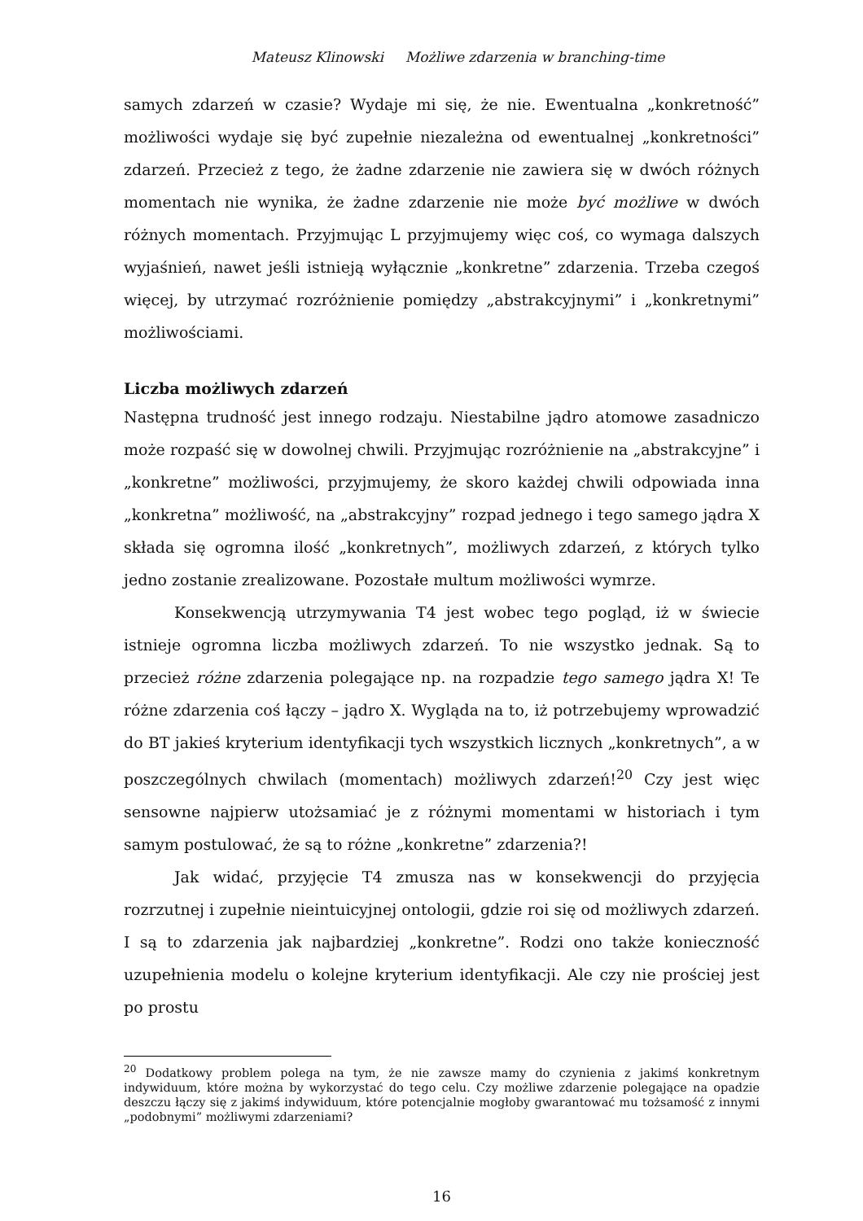Mateusz Klinowski Możliwe zdarzenia w branching-time
samych zdarzeń w czasie? Wydaje mi się, że nie. Ewentualna „konkretność” możliwości wydaje się być zupełnie niezależna od ewentualnej „konkretności” zdarzeń. Przecież z tego, że żadne zdarzenie nie zawiera się w dwóch różnych momentach nie wynika, że żadne zdarzenie nie może być możliwe w dwóch różnych momentach. Przyjmując L przyjmujemy więc coś, co wymaga dalszych wyjaśnień, nawet jeśli istnieją wyłącznie „konkretne” zdarzenia. Trzeba czegoś więcej, by utrzymać rozróżnienie pomiędzy „abstrakcyjnymi” i „konkretnymi” możliwościami.
Liczba możliwych zdarzeń
Następna trudność jest innego rodzaju. Niestabilne jądro atomowe zasadniczo może rozpaść się w dowolnej chwili. Przyjmując rozróżnienie na „abstrakcyjne” i „konkretne” możliwości, przyjmujemy, że skoro każdej chwili odpowiada inna „konkretna” możliwość, na „abstrakcyjny” rozpad jednego i tego samego jądra X składa się ogromna ilość „konkretnych”, możliwych zdarzeń, z których tylko jedno zostanie zrealizowane. Pozostałe multum możliwości wymrze.
Konsekwencją utrzymywania T4 jest wobec tego pogląd, iż w świecie istnieje ogromna liczba możliwych zdarzeń. To nie wszystko jednak. Są to przecież różne zdarzenia polegające np. na rozpadzie tego samego jądra X! Te różne zdarzenia coś łączy – jądro X. Wygląda na to, iż potrzebujemy wprowadzić do BT jakieś kryterium identyfikacji tych wszystkich licznych „konkretnych”, a w poszczególnych chwilach (momentach) możliwych zdarzeń!<sup>20</sup> Czy jest więc sensowne najpierw utożsamiać je z różnymi momentami w historiach i tym samym postulować, że są to różne „konkretne” zdarzenia?!
Jak widać, przyjęcie T4 zmusza nas w konsekwencji do przyjęcia rozrzutnej i zupełnie nieintuicyjnej ontologii, gdzie roi się od możliwych zdarzeń. I są to zdarzenia jak najbardziej „konkretne”. Rodzi ono także konieczność uzupełnienia modelu o kolejne kryterium identyfikacji. Ale czy nie prościej jest po prostu
<sup>20</sup> Dodatkowy problem polega na tym, że nie zawsze mamy do czynienia z jakimś konkretnym indywiduum, które można by wykorzystać do tego celu. Czy możliwe zdarzenie polegające na opadzie deszczu łączy się z jakimś indywiduum, które potencjalnie mogłoby gwarantować mu tożsamość z innymi „podobnymi” możliwymi zdarzeniami?
16